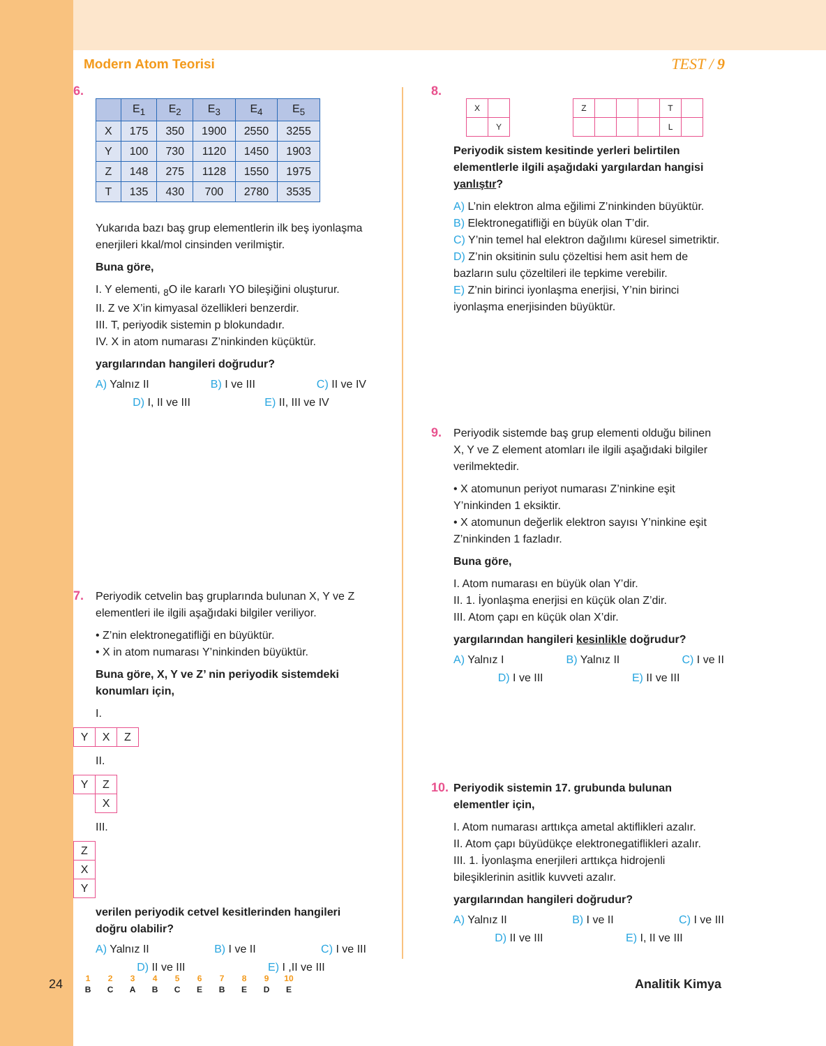Modern Atom Teorisi TEST / 9
6.
| | E<sub>1</sub> | E<sub>2</sub> | E<sub>3</sub> | E<sub>4</sub> | E<sub>5</sub> |
| --- | --- | --- | --- | --- | --- |
| X | 175 | 350 | 1900 | 2550 | 3255 |
| Y | 100 | 730 | 1120 | 1450 | 1903 |
| Z | 148 | 275 | 1128 | 1550 | 1975 |
| T | 135 | 430 | 700 | 2780 | 3535 |
Yukarıda bazı baş grup elementlerin ilk beş iyonlaşma enerjileri kkal/mol cinsinden verilmiştir.
Buna göre,
I. Y elementi, <sub>8</sub>O ile kararlı YO bileşiğini oluşturur.
II. Z ve X’in kimyasal özellikleri benzerdir.
III. T, periyodik sistemin p blokundadır.
IV. X in atom numarası Z’ninkinden küçüktür.
yargılarından hangileri doğrudur?
A) Yalnız II B) I ve III C) II ve IV
D) I, II ve III E) II, III ve IV
7.
Periyodik cetvelin baş gruplarında bulunan X, Y ve Z elementleri ile ilgili aşağıdaki bilgiler veriliyor.
• Z’nin elektronegatifliği en büyüktür.
• X in atom numarası Y’ninkinden büyüktür.
Buna göre, X, Y ve Z’ nin periyodik sistemdeki konumları için,
I.
| Y | X | Z |
II.
| Y | Z |
| | X |
III.
| Z |
| X |
| Y |
verilen periyodik cetvel kesitlerinden hangileri doğru olabilir?
A) Yalnız II B) I ve II C) I ve III
D) II ve III E) I ,II ve III
8.
| X | |
| | Y |
| Z | | | | T | |
| | | | | L | |
Periyodik sistem kesitinde yerleri belirtilen elementlerle ilgili aşağıdaki yargılardan hangisi yanlıştır?
A) L’nin elektron alma eğilimi Z’ninkinden büyüktür.
B) Elektronegatifliği en büyük olan T’dir.
C) Y’nin temel hal elektron dağılımı küresel simetriktir.
D) Z’nin oksitinin sulu çözeltisi hem asit hem de bazların sulu çözeltileri ile tepkime verebilir.
E) Z’nin birinci iyonlaşma enerjisi, Y’nin birinci iyonlaşma enerjisinden büyüktür.
9.
Periyodik sistemde baş grup elementi olduğu bilinen X, Y ve Z element atomları ile ilgili aşağıdaki bilgiler verilmektedir.
• X atomunun periyot numarası Z’ninkine eşit Y’ninkinden 1 eksiktir.
• X atomunun değerlik elektron sayısı Y’ninkine eşit Z’ninkinden 1 fazladır.
Buna göre,
I. Atom numarası en büyük olan Y’dir.
II. 1. İyonlaşma enerjisi en küçük olan Z’dir.
III. Atom çapı en küçük olan X’dir.
yargılarından hangileri kesinlikle doğrudur?
A) Yalnız I B) Yalnız II C) I ve II
D) I ve III E) II ve III
10.
Periyodik sistemin 17. grubunda bulunan elementler için,
I. Atom numarası arttıkça ametal aktiflikleri azalır.
II. Atom çapı büyüdükçe elektronegatiflikleri azalır.
III. 1. İyonlaşma enerjileri arttıkça hidrojenli bileşiklerinin asitlik kuvveti azalır.
yargılarından hangileri doğrudur?
A) Yalnız II B) I ve II C) I ve III
D) II ve III E) I, II ve III
24
| 1 | 2 | 3 | 4 | 5 | 6 | 7 | 8 | 9 | 10 |
| B | C | A | B | C | E | B | E | D | E |
Analitik Kimya